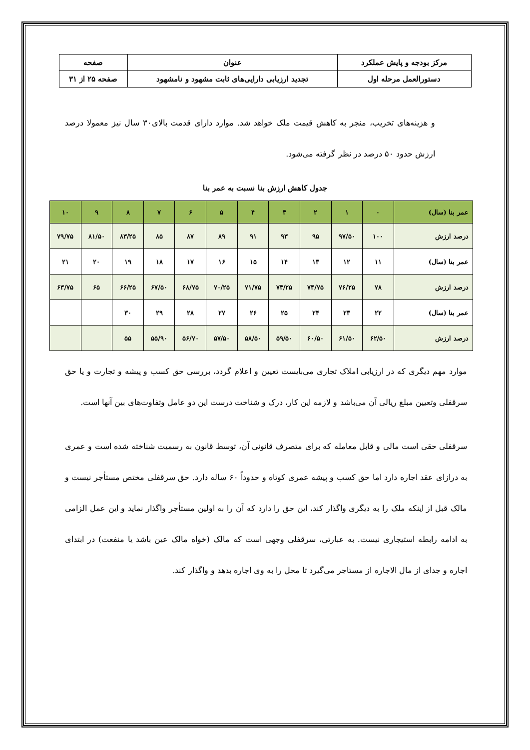| مرکز بودجه و پایش عملکرد | عنوان | صفحه |
| دستورالعمل مرحله اول | تجدید ارزیابی دارایی‌های ثابت مشهود و نامشهود | صفحه ۲۵ از ۳۱ |
و هزینه‌های تخریب، منجر به کاهش قیمت ملک خواهد شد. موارد دارای قدمت بالای۳۰ سال نیز معمولا درصد ارزش حدود ۵۰ درصد در نظر گرفته می‌شود.
جدول کاهش ارزش بنا نسبت به عمر بنا
| عمر بنا (سال) | ۰ | ۱ | ۲ | ۳ | ۴ | ۵ | ۶ | ۷ | ۸ | ۹ | ۱۰ |
| درصد ارزش | ۱۰۰ | ۹۷/۵۰ | ۹۵ | ۹۳ | ۹۱ | ۸۹ | ۸۷ | ۸۵ | ۸۳/۲۵ | ۸۱/۵۰ | ۷۹/۷۵ |
| عمر بنا (سال) | ۱۱ | ۱۲ | ۱۳ | ۱۴ | ۱۵ | ۱۶ | ۱۷ | ۱۸ | ۱۹ | ۲۰ | ۲۱ |
| درصد ارزش | ۷۸ | ۷۶/۲۵ | ۷۴/۷۵ | ۷۳/۲۵ | ۷۱/۷۵ | ۷۰/۲۵ | ۶۸/۷۵ | ۶۷/۵۰ | ۶۶/۲۵ | ۶۵ | ۶۳/۷۵ |
| عمر بنا (سال) | ۲۲ | ۲۳ | ۲۴ | ۲۵ | ۲۶ | ۲۷ | ۲۸ | ۲۹ | ۳۰ | | |
| درصد ارزش | ۶۲/۵۰ | ۶۱/۵۰ | ۶۰/۵۰ | ۵۹/۵۰ | ۵۸/۵۰ | ۵۷/۵۰ | ۵۶/۷۰ | ۵۵/۹۰ | ۵۵ | | |
موارد مهم دیگری که در ارزیابی املاک تجاری می‌بایست تعیین و اعلام گردد، بررسی حق کسب و پیشه و تجارت و یا حق سرقفلی وتعیین مبلغ ریالی آن می‌باشد و لازمه این کار، درک و شناخت درست این دو عامل وتفاوت‌های بین آنها است.
سرقفلی حقی است مالی و قابل معامله که برای متصرف قانونی آن، توسط قانون به رسمیت شناخته شده است و عمری به درازای عقد اجاره دارد اما حق کسب و پیشه عمری کوتاه و حدوداً ۶۰ ساله دارد. حق سرقفلی مختص مستأجر نیست و مالک قبل از اینکه ملک را به دیگری واگذار کند، این حق را دارد که آن را به اولین مستأجر واگذار نماید و این عمل الزامی به ادامه رابطه استیجاری نیست. به عبارتی، سرقفلی وجهی است که مالک (خواه مالک عین باشد یا منفعت) در ابتدای اجاره و جدای از مال الاجاره از مستاجر می‌گیرد تا محل را به وی اجاره بدهد و واگذار کند.